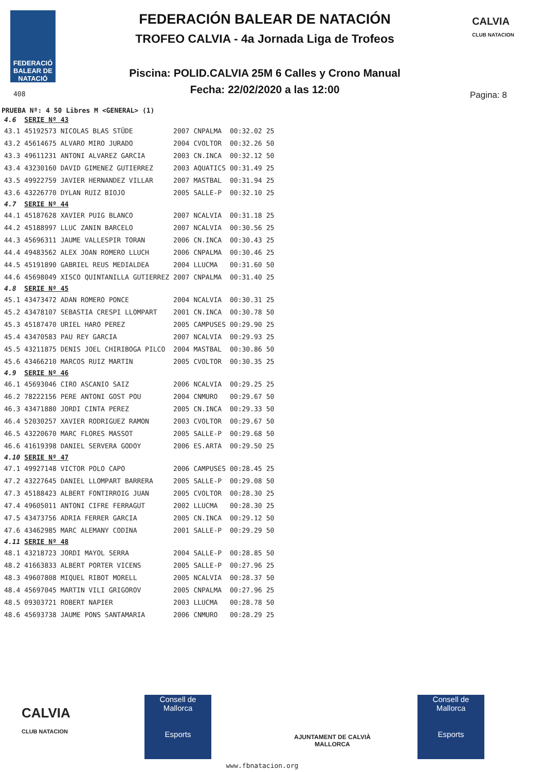FEDERACIÓ BALEAR DE NATACIÓ
FEDERACIÓN BALEAR DE NATACIÓN
TROFEO CALVIA - 4a Jornada Liga de Trofeos
Piscina: POLID.CALVIA 25M 6 Calles y Crono Manual
Fecha: 22/02/2020 a las 12:00
CALVIA
CLUB NATACION
408 Pagina: 8
PRUEBA Nº: 4 50 Libres M <GENERAL> (1)
| 4.6 | SERIE Nº 43 | | | | |
| 43.1 | 45192573 NICOLAS BLAS STÜDE | 2007 | CNPALMA | 00:32.02 | 25 |
| 43.2 | 45614675 ALVARO MIRO JURADO | 2004 | CVOLTOR | 00:32.26 | 50 |
| 43.3 | 49611231 ANTONI ALVAREZ GARCIA | 2003 | CN.INCA | 00:32.12 | 50 |
| 43.4 | 43230160 DAVID GIMENEZ GUTIERREZ | 2003 | AQUATICS | 00:31.49 | 25 |
| 43.5 | 49922759 JAVIER HERNANDEZ VILLAR | 2007 | MASTBAL | 00:31.94 | 25 |
| 43.6 | 43226770 DYLAN RUIZ BIOJO | 2005 | SALLE-P | 00:32.10 | 25 |
| 4.7 | SERIE Nº 44 | | | | |
| 44.1 | 45187628 XAVIER PUIG BLANCO | 2007 | NCALVIA | 00:31.18 | 25 |
| 44.2 | 45188997 LLUC ZANIN BARCELO | 2007 | NCALVIA | 00:30.56 | 25 |
| 44.3 | 45696311 JAUME VALLESPIR TORAN | 2006 | CN.INCA | 00:30.43 | 25 |
| 44.4 | 49483562 ALEX JOAN ROMERO LLUCH | 2006 | CNPALMA | 00:30.46 | 25 |
| 44.5 | 45191890 GABRIEL REUS MEDIALDEA | 2004 | LLUCMA | 00:31.60 | 50 |
| 44.6 | 45698049 XISCO QUINTANILLA GUTIERREZ | 2007 | CNPALMA | 00:31.40 | 25 |
| 4.8 | SERIE Nº 45 | | | | |
| 45.1 | 43473472 ADAN ROMERO PONCE | 2004 | NCALVIA | 00:30.31 | 25 |
| 45.2 | 43478107 SEBASTIA CRESPI LLOMPART | 2001 | CN.INCA | 00:30.78 | 50 |
| 45.3 | 45187470 URIEL HARO PEREZ | 2005 | CAMPUSES | 00:29.90 | 25 |
| 45.4 | 43470583 PAU REY GARCIA | 2007 | NCALVIA | 00:29.93 | 25 |
| 45.5 | 43211875 DENIS JOEL CHIRIBOGA PILCO | 2004 | MASTBAL | 00:30.86 | 50 |
| 45.6 | 43466210 MARCOS RUIZ MARTIN | 2005 | CVOLTOR | 00:30.35 | 25 |
| 4.9 | SERIE Nº 46 | | | | |
| 46.1 | 45693046 CIRO ASCANIO SAIZ | 2006 | NCALVIA | 00:29.25 | 25 |
| 46.2 | 78222156 PERE ANTONI GOST POU | 2004 | CNMURO | 00:29.67 | 50 |
| 46.3 | 43471880 JORDI CINTA PEREZ | 2005 | CN.INCA | 00:29.33 | 50 |
| 46.4 | 52030257 XAVIER RODRIGUEZ RAMON | 2003 | CVOLTOR | 00:29.67 | 50 |
| 46.5 | 43220670 MARC FLORES MASSOT | 2005 | SALLE-P | 00:29.68 | 50 |
| 46.6 | 41619398 DANIEL SERVERA GODOY | 2006 | ES.ARTA | 00:29.50 | 25 |
| 4.10 | SERIE Nº 47 | | | | |
| 47.1 | 49927148 VICTOR POLO CAPO | 2006 | CAMPUSES | 00:28.45 | 25 |
| 47.2 | 43227645 DANIEL LLOMPART BARRERA | 2005 | SALLE-P | 00:29.08 | 50 |
| 47.3 | 45188423 ALBERT FONTIRROIG JUAN | 2005 | CVOLTOR | 00:28.30 | 25 |
| 47.4 | 49605011 ANTONI CIFRE FERRAGUT | 2002 | LLUCMA | 00:28.30 | 25 |
| 47.5 | 43473756 ADRIA FERRER GARCIA | 2005 | CN.INCA | 00:29.12 | 50 |
| 47.6 | 43462985 MARC ALEMANY CODINA | 2001 | SALLE-P | 00:29.29 | 50 |
| 4.11 | SERIE Nº 48 | | | | |
| 48.1 | 43218723 JORDI MAYOL SERRA | 2004 | SALLE-P | 00:28.85 | 50 |
| 48.2 | 41663833 ALBERT PORTER VICENS | 2005 | SALLE-P | 00:27.96 | 25 |
| 48.3 | 49607808 MIQUEL RIBOT MORELL | 2005 | NCALVIA | 00:28.37 | 50 |
| 48.4 | 45697045 MARTIN VILI GRIGOROV | 2005 | CNPALMA | 00:27.96 | 25 |
| 48.5 | 09303721 ROBERT NAPIER | 2003 | LLUCMA | 00:28.78 | 50 |
| 48.6 | 45693738 JAUME PONS SANTAMARIA | 2006 | CNMURO | 00:28.29 | 25 |
CALVIA
CLUB NATACION
Consell de Mallorca
Esports
AJUNTAMENT DE CALVIÀ
MALLORCA
Consell de Mallorca
Esports
www.fbnatacion.org